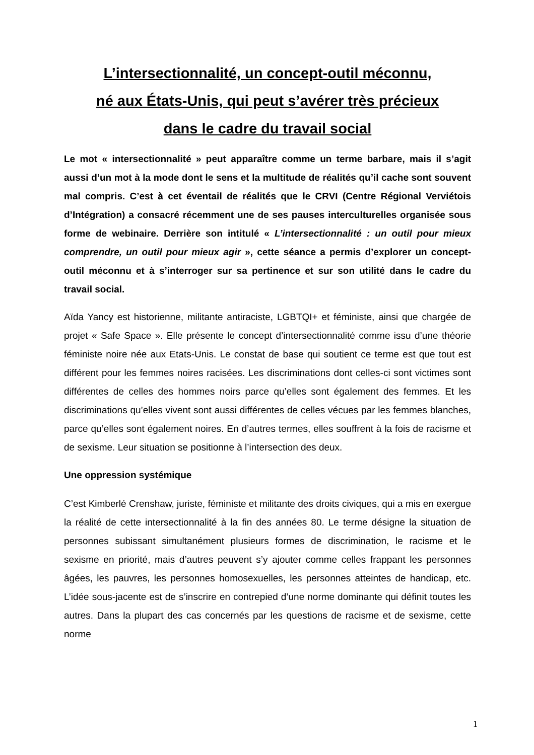L’intersectionnalité, un concept-outil méconnu,
né aux États-Unis, qui peut s’avérer très précieux
dans le cadre du travail social
Le mot « intersectionnalité » peut apparaître comme un terme barbare, mais il s’agit aussi d’un mot à la mode dont le sens et la multitude de réalités qu’il cache sont souvent mal compris. C’est à cet éventail de réalités que le CRVI (Centre Régional Verviétois d’Intégration) a consacré récemment une de ses pauses interculturelles organisée sous forme de webinaire. Derrière son intitulé « L’intersectionnalité : un outil pour mieux comprendre, un outil pour mieux agir », cette séance a permis d’explorer un concept-outil méconnu et à s’interroger sur sa pertinence et sur son utilité dans le cadre du travail social.
Aïda Yancy est historienne, militante antiraciste, LGBTQI+ et féministe, ainsi que chargée de projet « Safe Space ». Elle présente le concept d’intersectionnalité comme issu d’une théorie féministe noire née aux Etats-Unis. Le constat de base qui soutient ce terme est que tout est différent pour les femmes noires racisées. Les discriminations dont celles-ci sont victimes sont différentes de celles des hommes noirs parce qu’elles sont également des femmes. Et les discriminations qu’elles vivent sont aussi différentes de celles vécues par les femmes blanches, parce qu’elles sont également noires. En d’autres termes, elles souffrent à la fois de racisme et de sexisme. Leur situation se positionne à l’intersection des deux.
Une oppression systémique
C’est Kimberlé Crenshaw, juriste, féministe et militante des droits civiques, qui a mis en exergue la réalité de cette intersectionnalité à la fin des années 80. Le terme désigne la situation de personnes subissant simultanément plusieurs formes de discrimination, le racisme et le sexisme en priorité, mais d’autres peuvent s’y ajouter comme celles frappant les personnes âgées, les pauvres, les personnes homosexuelles, les personnes atteintes de handicap, etc. L’idée sous-jacente est de s’inscrire en contrepied d’une norme dominante qui définit toutes les autres. Dans la plupart des cas concernés par les questions de racisme et de sexisme, cette norme
1